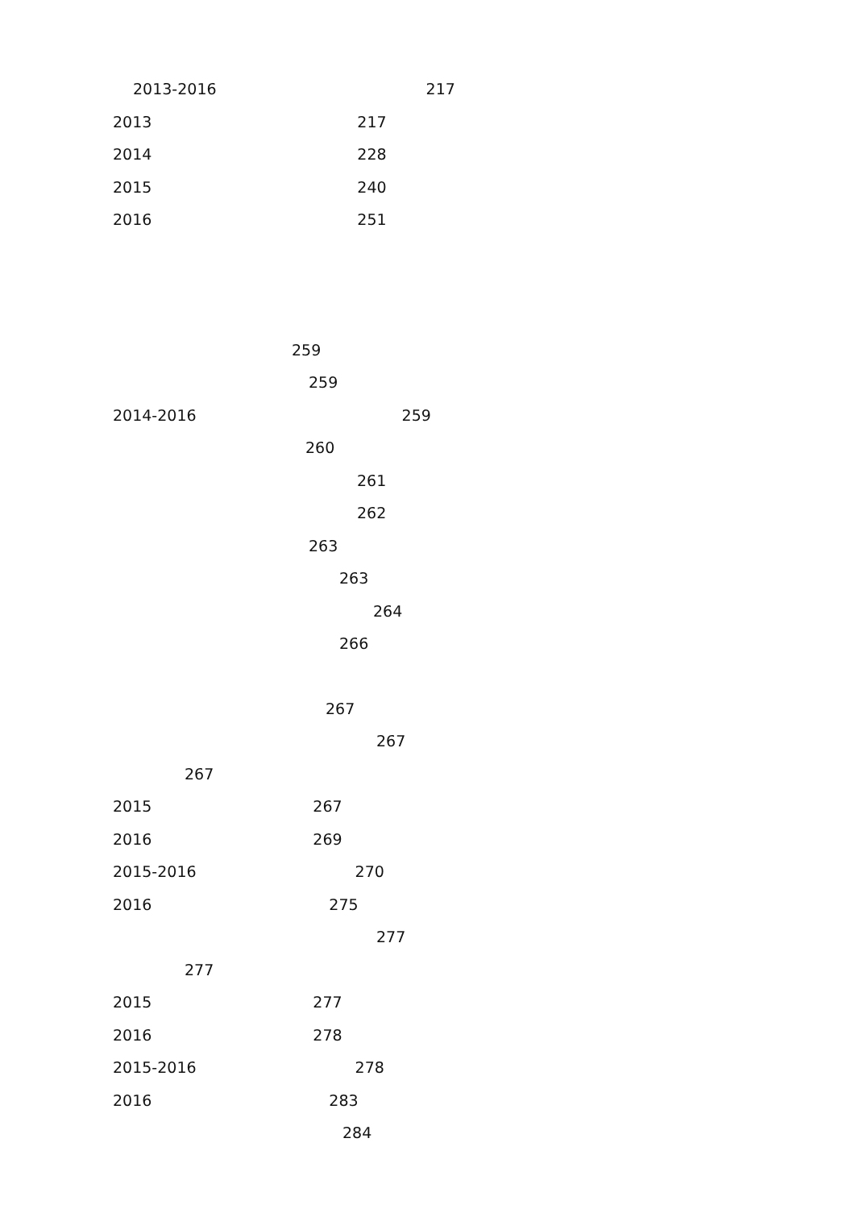2013-2016 217
2013 217
2014 228
2015 240
2016 251
259
259
2014-2016 259
260
261
262
263
263
264
266
267
267
267
2015 267
2016 269
2015-2016 270
2016 275
277
277
2015 277
2016 278
2015-2016 278
2016 283
284